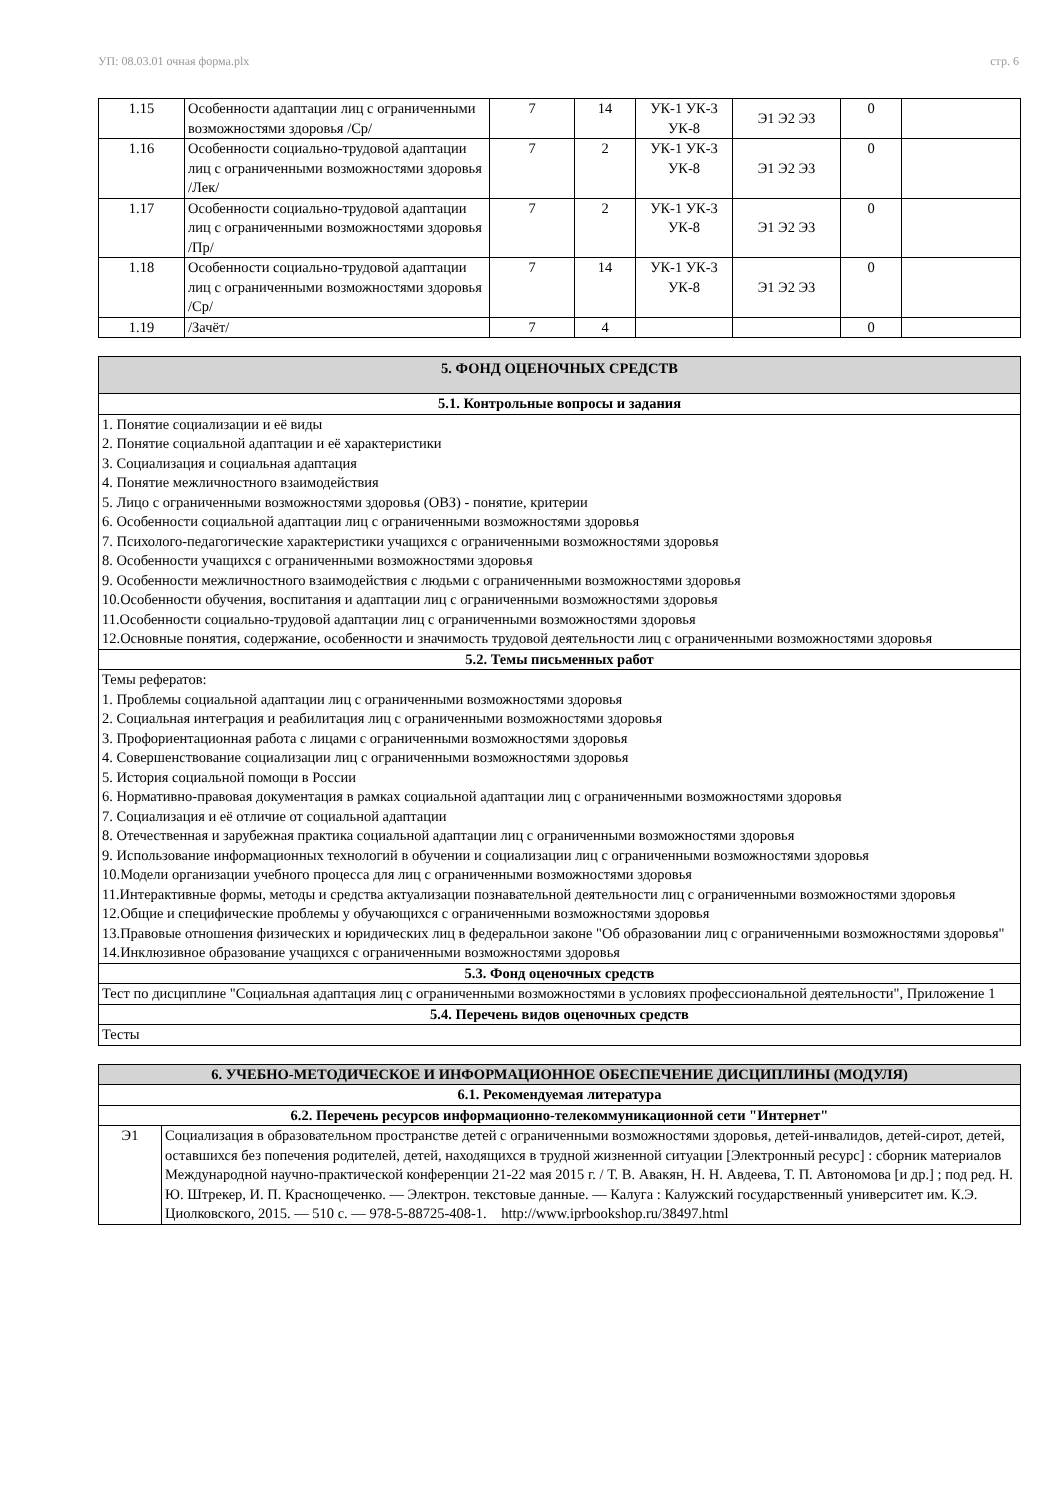УП: 08.03.01 очная форма.plx стр. 6
| 1.15 | Особенности адаптации лиц с ограниченными возможностями здоровья /Ср/ | 7 | 14 | УК-1 УК-3 УК-8 | Э1 Э2 Э3 | 0 | |
| 1.16 | Особенности социально-трудовой адаптации лиц с ограниченными возможностями здоровья /Лек/ | 7 | 2 | УК-1 УК-3 УК-8 | Э1 Э2 Э3 | 0 | |
| 1.17 | Особенности социально-трудовой адаптации лиц с ограниченными возможностями здоровья /Пр/ | 7 | 2 | УК-1 УК-3 УК-8 | Э1 Э2 Э3 | 0 | |
| 1.18 | Особенности социально-трудовой адаптации лиц с ограниченными возможностями здоровья /Ср/ | 7 | 14 | УК-1 УК-3 УК-8 | Э1 Э2 Э3 | 0 | |
| 1.19 | /Зачёт/ | 7 | 4 | | | 0 | |
| 5. ФОНД ОЦЕНОЧНЫХ СРЕДСТВ |
| --- |
| 5.1. Контрольные вопросы и задания |
| 1. Понятие социализации и её виды 2. Понятие социальной адаптации и её характеристики 3. Социализация и социальная адаптация 4. Понятие межличностного взаимодействия 5. Лицо с ограниченными возможностями здоровья (ОВЗ) - понятие, критерии 6. Особенности социальной адаптации лиц с ограниченными возможностями здоровья 7. Психолого-педагогические характеристики учащихся с ограниченными возможностями здоровья 8. Особенности учащихся с ограниченными возможностями здоровья 9. Особенности межличностного взаимодействия с людьми с ограниченными возможностями здоровья 10.Особенности обучения, воспитания и адаптации лиц с ограниченными возможностями здоровья 11.Особенности социально-трудовой адаптации лиц с ограниченными возможностями здоровья 12.Основные понятия, содержание, особенности и значимость трудовой деятельности лиц с ограниченными возможностями здоровья |
| 5.2. Темы письменных работ |
| Темы рефератов: 1. Проблемы социальной адаптации лиц с ограниченными возможностями здоровья 2. Социальная интеграция и реабилитация лиц с ограниченными возможностями здоровья 3. Профориентационная работа с лицами с ограниченными возможностями здоровья 4. Совершенствование социализации лиц с ограниченными возможностями здоровья 5. История социальной помощи в России 6. Нормативно-правовая документация в рамках социальной адаптации лиц с ограниченными возможностями здоровья 7. Социализация и её отличие от социальной адаптации 8. Отечественная и зарубежная практика социальной адаптации лиц с ограниченными возможностями здоровья 9. Использование информационных технологий в обучении и социализации лиц с ограниченными возможностями здоровья 10.Модели организации учебного процесса для лиц с ограниченными возможностями здоровья 11.Интерактивные формы, методы и средства актуализации познавательной деятельности лиц с ограниченными возможностями здоровья 12.Общие и специфические проблемы у обучающихся с ограниченными возможностями здоровья 13.Правовые отношения физических и юридических лиц в федеральнои законе "Об образовании лиц с ограниченными возможностями здоровья" 14.Инклюзивное образование учащихся с ограниченными возможностями здоровья |
| 5.3. Фонд оценочных средств |
| Тест по дисциплине "Социальная адаптация лиц с ограниченными возможностями в условиях профессиональной деятельности", Приложение 1 |
| 5.4. Перечень видов оценочных средств |
| Тесты |
| 6. УЧЕБНО-МЕТОДИЧЕСКОЕ И ИНФОРМАЦИОННОЕ ОБЕСПЕЧЕНИЕ ДИСЦИПЛИНЫ (МОДУЛЯ) | |
| --- | --- |
| 6.1. Рекомендуемая литература | |
| 6.2. Перечень ресурсов информационно-телекоммуникационной сети "Интернет" | |
| Э1 | Социализация в образовательном пространстве детей с ограниченными возможностями здоровья, детей-инвалидов, детей-сирот, детей, оставшихся без попечения родителей, детей, находящихся в трудной жизненной ситуации [Электронный ресурс] : сборник материалов Международной научно-практической конференции 21-22 мая 2015 г. / Т. В. Авакян, Н. Н. Авдеева, Т. П. Автономова [и др.] ; под ред. Н. Ю. Штрекер, И. П. Краснощеченко. — Электрон. текстовые данные. — Калуга : Калужский государственный университет им. К.Э. Циолковского, 2015. — 510 c. — 978-5-88725-408-1. http://www.iprbookshop.ru/38497.html |